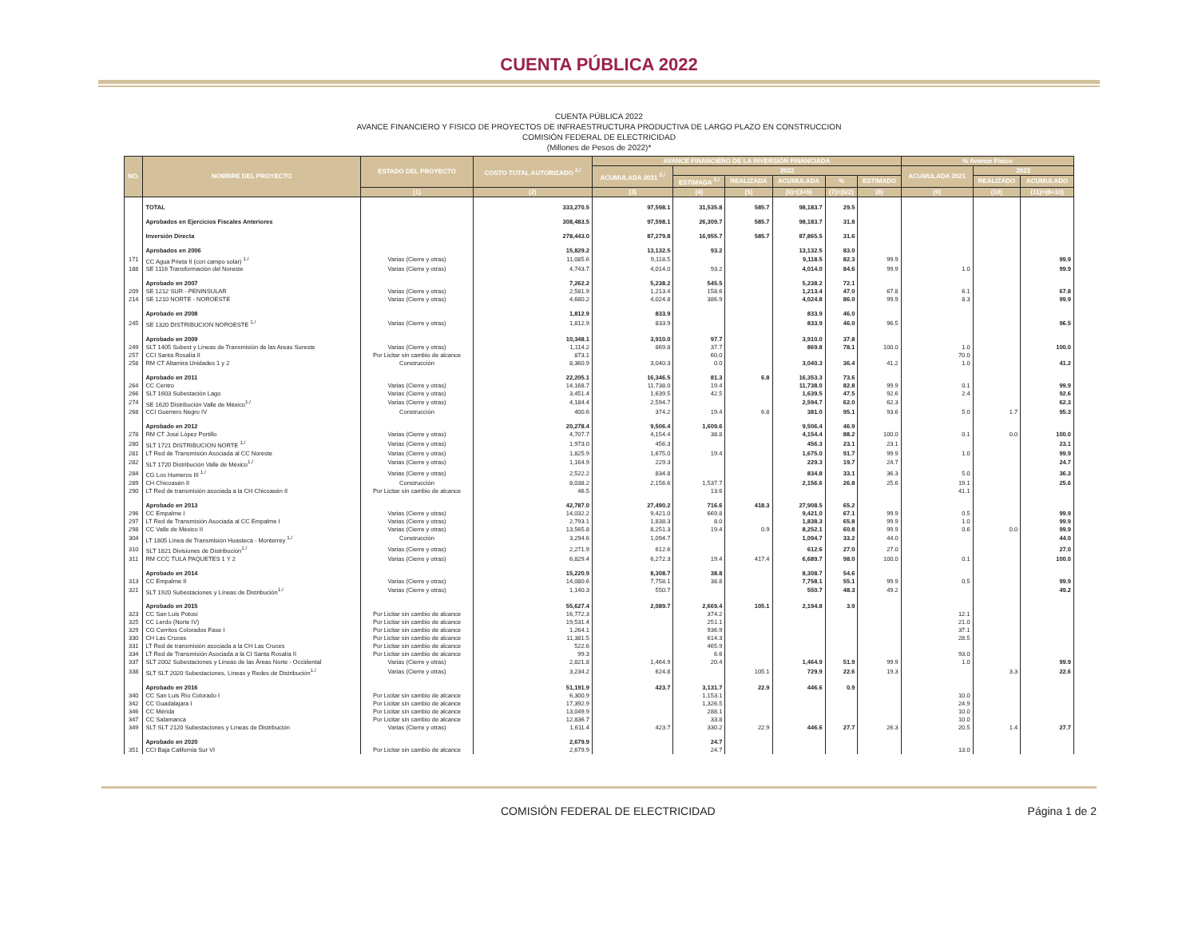CUENTA PÚBLICA 2022
CUENTA PÚBLICA 2022
AVANCE FINANCIERO Y FISICO DE PROYECTOS DE INFRAESTRUCTURA PRODUCTIVA DE LARGO PLAZO EN CONSTRUCCION
COMISIÓN FEDERAL DE ELECTRICIDAD
(Millones de Pesos de 2022)*
| NO. | NOMBRE DEL PROYECTO | ESTADO DEL PROYECTO | COSTO TOTAL AUTORIZADO <sup>2./</sup> | AVANCE FINANCIERO DE LA INVERSIÓN FINANCIADA | | | | | | % Avance Físico | | |
| --- | --- | --- | --- | --- | --- | --- | --- | --- | --- | --- | --- | --- |
| | | | | ACUMULADA 2021 <sup>2./</sup> | 2022 | | | | | ACUMULADA 2021 | 2022 | |
| | | | | | ESTIMADA <sup>2./</sup> | REALIZADA | ACUMULADA | % | ESTIMADO | | REALIZADO | ACUMULADO |
| | | (1) | (2) | (3) | (4) | (5) | (6)=(3+5) | (7)=(6/2) | (8) | (9) | (10) | (11)=(8+10) |
| | TOTAL | | 333,270.5 | 97,598.1 | 31,535.8 | 585.7 | 98,183.7 | 29.5 | | | | |
| | Aprobados en Ejercicios Fiscales Anteriores | | 308,483.5 | 97,598.1 | 26,309.7 | 585.7 | 98,183.7 | 31.8 | | | | |
| | Inversión Directa | | 278,443.0 | 87,279.8 | 16,955.7 | 585.7 | 87,865.5 | 31.6 | | | | |
| | Aprobados en 2006 | | 15,829.2 | 13,132.5 | 93.2 | | 13,132.5 | 83.0 | | | | |
| 171 | CC Agua Prieta II (con campo solar) <sup>1./</sup> | Varias (Cierre y otras) | 11,085.6 | 9,118.5 | | | 9,118.5 | 82.3 | 99.9 | | | 99.9 |
| 188 | SE 1116 Transformación del Noreste | Varias (Cierre y otras) | 4,743.7 | 4,014.0 | 93.2 | | 4,014.0 | 84.6 | 99.9 | 1.0 | | 99.9 |
| | Aprobado en 2007 | | 7,262.2 | 5,238.2 | 545.5 | | 5,238.2 | 72.1 | | | | |
| 209 | SE 1212 SUR - PENINSULAR | Varias (Cierre y otras) | 2,581.9 | 1,213.4 | 158.6 | | 1,213.4 | 47.0 | 67.8 | 6.1 | | 67.8 |
| 214 | SE 1210 NORTE - NOROESTE | Varias (Cierre y otras) | 4,680.2 | 4,024.8 | 386.9 | | 4,024.8 | 86.0 | 99.9 | 8.3 | | 99.9 |
| | Aprobado en 2008 | | 1,812.9 | 833.9 | | | 833.9 | 46.0 | | | | |
| 245 | SE 1320 DISTRIBUCION NOROESTE <sup>1./</sup> | Varias (Cierre y otras) | 1,812.9 | 833.9 | | | 833.9 | 46.0 | 96.5 | | | 96.5 |
| | Aprobado en 2009 | | 10,348.1 | 3,910.0 | 97.7 | | 3,910.0 | 37.8 | | | | |
| 249 | SLT 1405 Subest y Líneas de Transmisión de las Areas Sureste | Varias (Cierre y otras) | 1,114.2 | 869.8 | 37.7 | | 869.8 | 78.1 | 100.0 | 1.0 | | 100.0 |
| 257 | CCI Santa Rosalía II | Por Licitar sin cambio de alcance | 873.1 | | 60.0 | | | | | 70.0 | | |
| 258 | RM CT Altamira Unidades 1 y 2 | Construcción | 8,360.9 | 3,040.3 | 0.0 | | 3,040.3 | 36.4 | 41.2 | 1.0 | | 41.2 |
| | Aprobado en 2011 | | 22,205.1 | 16,346.5 | 81.3 | 6.8 | 16,353.3 | 73.6 | | | | |
| 264 | CC Centro | Varias (Cierre y otras) | 14,168.7 | 11,738.0 | 19.4 | | 11,738.0 | 82.8 | 99.9 | 0.1 | | 99.9 |
| 266 | SLT 1603 Subestación Lago | Varias (Cierre y otras) | 3,451.4 | 1,639.5 | 42.5 | | 1,639.5 | 47.5 | 92.6 | 2.4 | | 92.6 |
| 274 | SE 1620 Distribución Valle de México<sup>1./</sup> | Varias (Cierre y otras) | 4,184.4 | 2,594.7 | | | 2,594.7 | 62.0 | 62.3 | | | 62.3 |
| 268 | CCI Guerrero Negro IV | Construcción | 400.6 | 374.2 | 19.4 | 6.8 | 381.0 | 95.1 | 93.6 | 5.0 | 1.7 | 95.3 |
| | Aprobado en 2012 | | 20,278.4 | 9,506.4 | 1,609.6 | | 9,506.4 | 46.9 | | | | |
| 278 | RM CT José López Portillo | Varias (Cierre y otras) | 4,707.7 | 4,154.4 | 38.8 | | 4,154.4 | 88.2 | 100.0 | 0.1 | 0.0 | 100.0 |
| 280 | SLT 1721 DISTRIBUCION NORTE <sup>1./</sup> | Varias (Cierre y otras) | 1,973.0 | 456.3 | | | 456.3 | 23.1 | 23.1 | | | 23.1 |
| 281 | LT Red de Transmisión Asociada al CC Noreste | Varias (Cierre y otras) | 1,825.9 | 1,675.0 | 19.4 | | 1,675.0 | 91.7 | 99.9 | 1.0 | | 99.9 |
| 282 | SLT 1720 Distribución Valle de México<sup>1./</sup> | Varias (Cierre y otras) | 1,164.9 | 229.3 | | | 229.3 | 19.7 | 24.7 | | | 24.7 |
| 284 | CG Los Humeros III <sup>1./</sup> | Varias (Cierre y otras) | 2,522.2 | 834.8 | | | 834.8 | 33.1 | 36.3 | 5.0 | | 36.3 |
| 289 | CH Chicoasén II | Construcción | 8,038.2 | 2,156.6 | 1,537.7 | | 2,156.6 | 26.8 | 25.6 | 19.1 | | 25.6 |
| 290 | LT Red de transmisión asociada a la CH Chicoasén II | Por Licitar sin cambio de alcance | 46.5 | | 13.6 | | | | | 41.1 | | |
| | Aprobado en 2013 | | 42,787.0 | 27,490.2 | 716.6 | 418.3 | 27,908.5 | 65.2 | | | | |
| 296 | CC Empalme I | Varias (Cierre y otras) | 14,032.2 | 9,421.0 | 669.8 | | 9,421.0 | 67.1 | 99.9 | 0.5 | | 99.9 |
| 297 | LT Red de Transmisión Asociada al CC Empalme I | Varias (Cierre y otras) | 2,793.1 | 1,838.3 | 8.0 | | 1,838.3 | 65.8 | 99.9 | 1.0 | | 99.9 |
| 298 | CC Valle de México II | Varias (Cierre y otras) | 13,565.8 | 8,251.3 | 19.4 | 0.9 | 8,252.1 | 60.8 | 99.9 | 0.6 | 0.0 | 99.9 |
| 304 | LT 1805 Línea de Transmisión Huasteca - Monterrey <sup>1./</sup> | Construcción | 3,294.6 | 1,094.7 | | | 1,094.7 | 33.2 | 44.0 | | | 44.0 |
| 310 | SLT 1821 Divisiones de Distribución<sup>1./</sup> | Varias (Cierre y otras) | 2,271.9 | 612.6 | | | 612.6 | 27.0 | 27.0 | | | 27.0 |
| 311 | RM CCC TULA PAQUETES 1 Y 2 | Varias (Cierre y otras) | 6,829.4 | 6,272.3 | 19.4 | 417.4 | 6,689.7 | 98.0 | 100.0 | 0.1 | | 100.0 |
| | Aprobado en 2014 | | 15,220.9 | 8,308.7 | 38.8 | | 8,308.7 | 54.6 | | | | |
| 313 | CC Empalme II | Varias (Cierre y otras) | 14,080.6 | 7,758.1 | 38.8 | | 7,758.1 | 55.1 | 99.9 | 0.5 | | 99.9 |
| 321 | SLT 1920 Subestaciones y Líneas de Distribución<sup>1./</sup> | Varias (Cierre y otras) | 1,140.3 | 550.7 | | | 550.7 | 48.3 | 49.2 | | | 49.2 |
| | Aprobado en 2015 | | 55,627.4 | 2,089.7 | 2,669.4 | 105.1 | 2,194.8 | 3.9 | | | | |
| 323 | CC San Luis Potosí | Por Licitar sin cambio de alcance | 16,772.3 | | 374.2 | | | | | 12.1 | | |
| 325 | CC Lerdo (Norte IV) | Por Licitar sin cambio de alcance | 19,531.4 | | 251.1 | | | | | 21.0 | | |
| 329 | CG Cerritos Colorados Fase I | Por Licitar sin cambio de alcance | 1,264.1 | | 936.9 | | | | | 37.1 | | |
| 330 | CH Las Cruces | Por Licitar sin cambio de alcance | 11,381.5 | | 614.3 | | | | | 28.5 | | |
| 331 | LT Red de transmisión asociada a la CH Las Cruces | Por Licitar sin cambio de alcance | 522.6 | | 465.9 | | | | | | | |
| 334 | LT Red de Transmisión Asociada a la CI Santa Rosalía II | Por Licitar sin cambio de alcance | 99.3 | | 6.6 | | | | | 93.0 | | |
| 337 | SLT 2002 Subestaciones y Líneas de las Áreas Norte - Occidental | Varias (Cierre y otras) | 2,821.8 | 1,464.9 | 20.4 | | 1,464.9 | 51.9 | 99.9 | 1.0 | | 99.9 |
| 338 | SLT SLT 2020 Subestaciones, Líneas y Redes de Distribución<sup>1./</sup> | Varias (Cierre y otras) | 3,234.2 | 624.8 | | 105.1 | 729.9 | 22.6 | 19.3 | | 3.3 | 22.6 |
| | Aprobado en 2016 | | 51,191.9 | 423.7 | 3,131.7 | 22.9 | 446.6 | 0.9 | | | | |
| 340 | CC San Luis Río Colorado I | Por Licitar sin cambio de alcance | 6,300.9 | | 1,153.1 | | | | | 10.0 | | |
| 342 | CC Guadalajara I | Por Licitar sin cambio de alcance | 17,392.9 | | 1,326.5 | | | | | 24.9 | | |
| 346 | CC Mérida | Por Licitar sin cambio de alcance | 13,049.9 | | 288.1 | | | | | 10.0 | | |
| 347 | CC Salamanca | Por Licitar sin cambio de alcance | 12,836.7 | | 33.8 | | | | | 10.0 | | |
| 349 | SLT SLT 2120 Subestaciones y Líneas de Distribución | Varias (Cierre y otras) | 1,611.4 | 423.7 | 330.2 | 22.9 | 446.6 | 27.7 | 26.3 | 20.5 | 1.4 | 27.7 |
| | Aprobado en 2020 | | 2,679.9 | | 24.7 | | | | | | | |
| 351 | CCI Baja California Sur VI | Por Licitar sin cambio de alcance | 2,679.9 | | 24.7 | | | | | 13.0 | | |
COMISIÓN FEDERAL DE ELECTRICIDAD Página 1 de 2